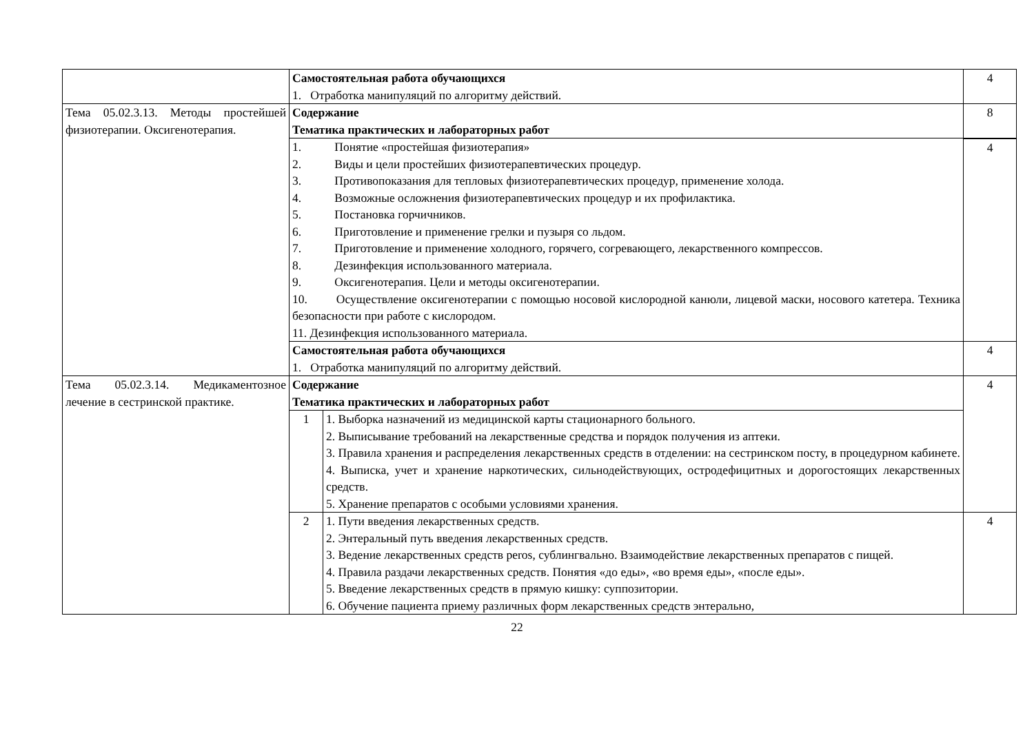| | Самостоятельная работа обучающихся 1. Отработка манипуляций по алгоритму действий. | | 4 |
| Тема 05.02.3.13. Методы простейшей физиотерапии. Оксигенотерапия. | Содержание Тематика практических и лабораторных работ | | 8 |
| | 1. Понятие «простейшая физиотерапия» 2. Виды и цели простейших физиотерапевтических процедур. 3. Противопоказания для тепловых физиотерапевтических процедур, применение холода. 4. Возможные осложнения физиотерапевтических процедур и их профилактика. 5. Постановка горчичников. 6. Приготовление и применение грелки и пузыря со льдом. 7. Приготовление и применение холодного, горячего, согревающего, лекарственного компрессов. 8. Дезинфекция использованного материала. 9. Оксигенотерапия. Цели и методы оксигенотерапии. 10. Осуществление оксигенотерапии с помощью носовой кислородной канюли, лицевой маски, носового катетера. Техника безопасности при работе с кислородом. 11. Дезинфекция использованного материала. | | |
| | | | 4 |
| | Самостоятельная работа обучающихся 1. Отработка манипуляций по алгоритму действий. | | 4 |
| Тема 05.02.3.14. Медикаментозное лечение в сестринской практике. | Содержание Тематика практических и лабораторных работ | | 4 |
| | 1 | 1. Выборка назначений из медицинской карты стационарного больного. 2. Выписывание требований на лекарственные средства и порядок получения из аптеки. 3. Правила хранения и распределения лекарственных средств в отделении: на сестринском посту, в процедурном кабинете. 4. Выписка, учет и хранение наркотических, сильнодействующих, остродефицитных и дорогостоящих лекарственных средств. 5. Хранение препаратов с особыми условиями хранения. | |
| | 2 | 1. Пути введения лекарственных средств. 2. Энтеральный путь введения лекарственных средств. 3. Ведение лекарственных средств peros, сублингвально. Взаимодействие лекарственных препаратов с пищей. 4. Правила раздачи лекарственных средств. Понятия «до еды», «во время еды», «после еды». 5. Введение лекарственных средств в прямую кишку: суппозитории. 6. Обучение пациента приему различных форм лекарственных средств энтерально, | 4 |
22